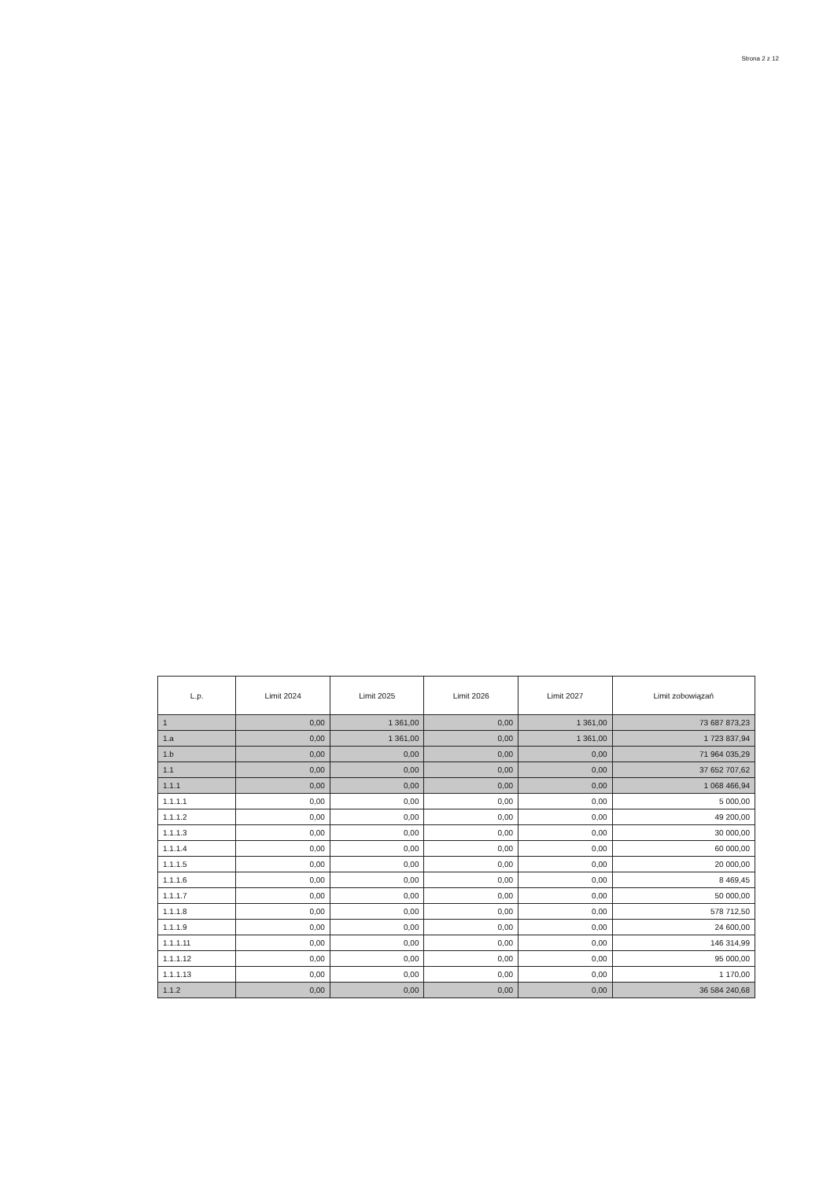Strona 2 z 12
| L.p. | Limit 2024 | Limit 2025 | Limit 2026 | Limit 2027 | Limit zobowiązań |
| --- | --- | --- | --- | --- | --- |
| 1 | 0,00 | 1 361,00 | 0,00 | 1 361,00 | 73 687 873,23 |
| 1.a | 0,00 | 1 361,00 | 0,00 | 1 361,00 | 1 723 837,94 |
| 1.b | 0,00 | 0,00 | 0,00 | 0,00 | 71 964 035,29 |
| 1.1 | 0,00 | 0,00 | 0,00 | 0,00 | 37 652 707,62 |
| 1.1.1 | 0,00 | 0,00 | 0,00 | 0,00 | 1 068 466,94 |
| 1.1.1.1 | 0,00 | 0,00 | 0,00 | 0,00 | 5 000,00 |
| 1.1.1.2 | 0,00 | 0,00 | 0,00 | 0,00 | 49 200,00 |
| 1.1.1.3 | 0,00 | 0,00 | 0,00 | 0,00 | 30 000,00 |
| 1.1.1.4 | 0,00 | 0,00 | 0,00 | 0,00 | 60 000,00 |
| 1.1.1.5 | 0,00 | 0,00 | 0,00 | 0,00 | 20 000,00 |
| 1.1.1.6 | 0,00 | 0,00 | 0,00 | 0,00 | 8 469,45 |
| 1.1.1.7 | 0,00 | 0,00 | 0,00 | 0,00 | 50 000,00 |
| 1.1.1.8 | 0,00 | 0,00 | 0,00 | 0,00 | 578 712,50 |
| 1.1.1.9 | 0,00 | 0,00 | 0,00 | 0,00 | 24 600,00 |
| 1.1.1.11 | 0,00 | 0,00 | 0,00 | 0,00 | 146 314,99 |
| 1.1.1.12 | 0,00 | 0,00 | 0,00 | 0,00 | 95 000,00 |
| 1.1.1.13 | 0,00 | 0,00 | 0,00 | 0,00 | 1 170,00 |
| 1.1.2 | 0,00 | 0,00 | 0,00 | 0,00 | 36 584 240,68 |